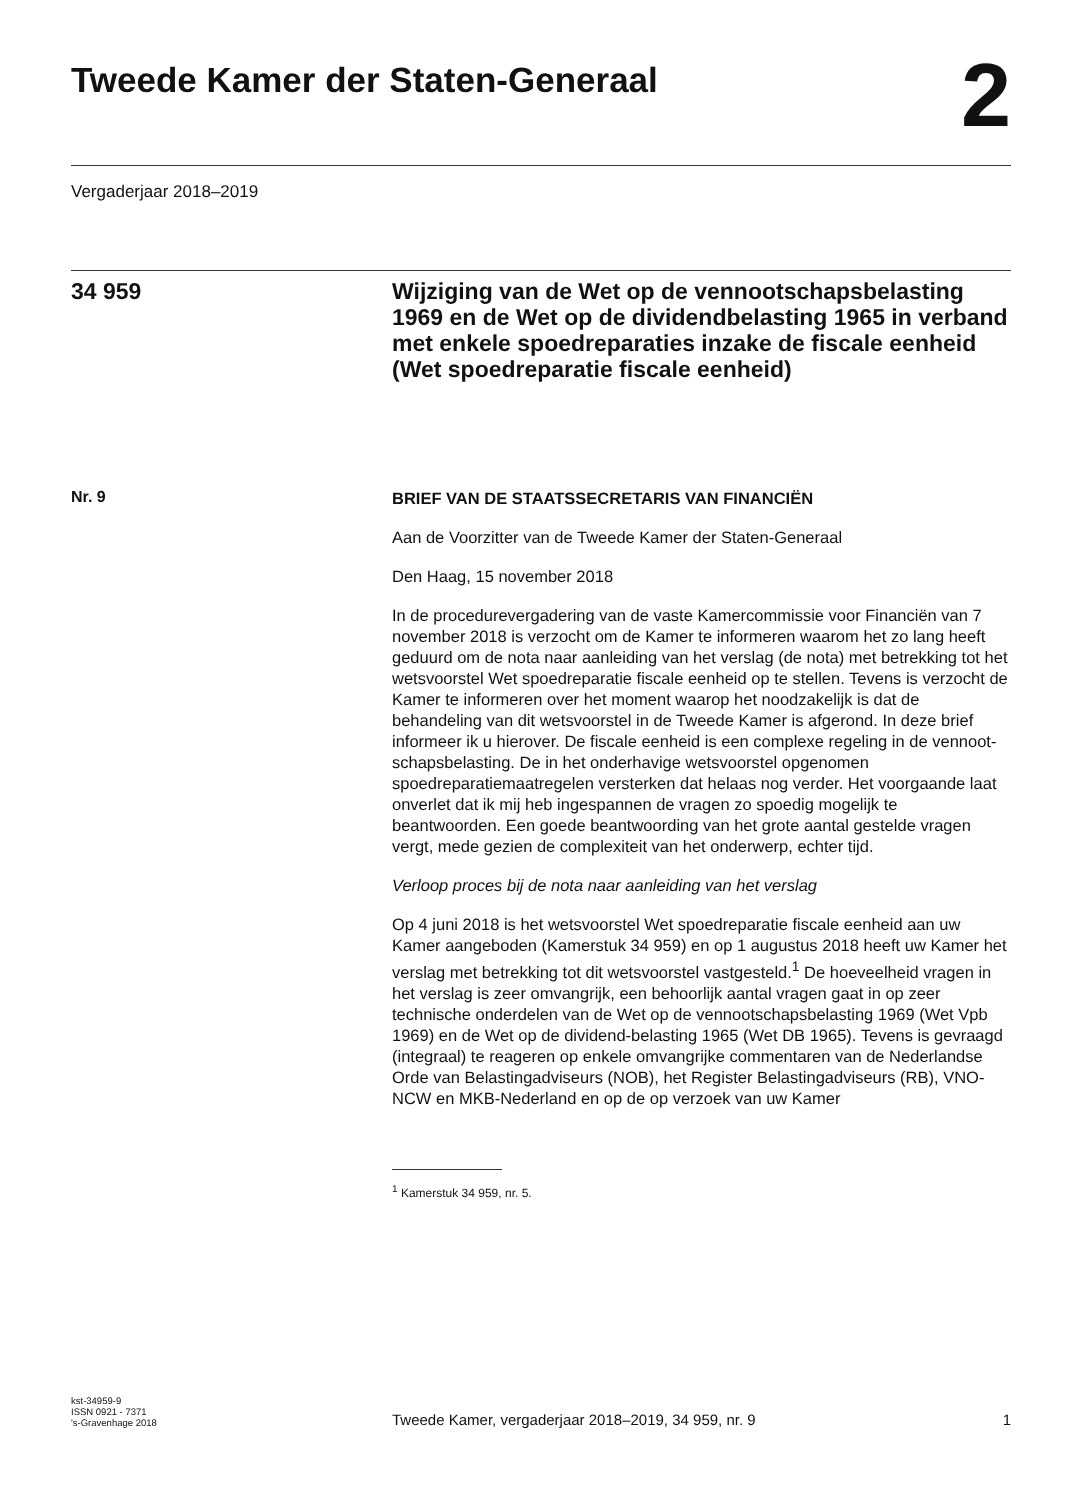Tweede Kamer der Staten-Generaal
2
Vergaderjaar 2018–2019
34 959
Wijziging van de Wet op de vennootschapsbelasting 1969 en de Wet op de dividendbelasting 1965 in verband met enkele spoedreparaties inzake de fiscale eenheid (Wet spoedreparatie fiscale eenheid)
Nr. 9
BRIEF VAN DE STAATSSECRETARIS VAN FINANCIËN
Aan de Voorzitter van de Tweede Kamer der Staten-Generaal
Den Haag, 15 november 2018
In de procedurevergadering van de vaste Kamercommissie voor Financiën van 7 november 2018 is verzocht om de Kamer te informeren waarom het zo lang heeft geduurd om de nota naar aanleiding van het verslag (de nota) met betrekking tot het wetsvoorstel Wet spoedreparatie fiscale eenheid op te stellen. Tevens is verzocht de Kamer te informeren over het moment waarop het noodzakelijk is dat de behandeling van dit wetsvoorstel in de Tweede Kamer is afgerond. In deze brief informeer ik u hierover. De fiscale eenheid is een complexe regeling in de vennoot-schapsbelasting. De in het onderhavige wetsvoorstel opgenomen spoedreparatiemaatregelen versterken dat helaas nog verder. Het voorgaande laat onverlet dat ik mij heb ingespannen de vragen zo spoedig mogelijk te beantwoorden. Een goede beantwoording van het grote aantal gestelde vragen vergt, mede gezien de complexiteit van het onderwerp, echter tijd.
Verloop proces bij de nota naar aanleiding van het verslag
Op 4 juni 2018 is het wetsvoorstel Wet spoedreparatie fiscale eenheid aan uw Kamer aangeboden (Kamerstuk 34 959) en op 1 augustus 2018 heeft uw Kamer het verslag met betrekking tot dit wetsvoorstel vastgesteld.<sup>1</sup> De hoeveelheid vragen in het verslag is zeer omvangrijk, een behoorlijk aantal vragen gaat in op zeer technische onderdelen van de Wet op de vennootschapsbelasting 1969 (Wet Vpb 1969) en de Wet op de dividend-belasting 1965 (Wet DB 1965). Tevens is gevraagd (integraal) te reageren op enkele omvangrijke commentaren van de Nederlandse Orde van Belastingadviseurs (NOB), het Register Belastingadviseurs (RB), VNO-NCW en MKB-Nederland en op de op verzoek van uw Kamer
<sup>1</sup> Kamerstuk 34 959, nr. 5.
kst-34959-9
ISSN 0921 - 7371
's-Gravenhage 2018
Tweede Kamer, vergaderjaar 2018–2019, 34 959, nr. 9
1